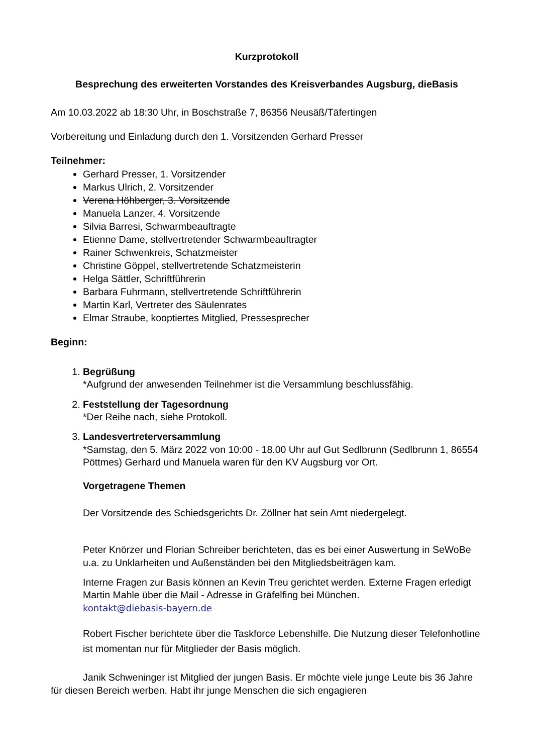Kurzprotokoll
Besprechung des erweiterten Vorstandes des Kreisverbandes Augsburg, dieBasis
Am 10.03.2022 ab 18:30 Uhr, in Boschstraße 7, 86356 Neusäß/Täfertingen
Vorbereitung und Einladung durch den 1. Vorsitzenden Gerhard Presser
Teilnehmer:
Gerhard Presser, 1. Vorsitzender
Markus Ulrich, 2. Vorsitzender
Verena Höhberger, 3. Vorsitzende
Manuela Lanzer, 4. Vorsitzende
Silvia Barresi, Schwarmbeauftragte
Etienne Dame, stellvertretender Schwarmbeauftragter
Rainer Schwenkreis, Schatzmeister
Christine Göppel, stellvertretende Schatzmeisterin
Helga Sättler, Schriftführerin
Barbara Fuhrmann, stellvertretende Schriftführerin
Martin Karl, Vertreter des Säulenrates
Elmar Straube, kooptiertes Mitglied, Pressesprecher
Beginn:
1. Begrüßung
*Aufgrund der anwesenden Teilnehmer ist die Versammlung beschlussfähig.
2. Feststellung der Tagesordnung
*Der Reihe nach, siehe Protokoll.
3. Landesvertreterversammlung
*Samstag, den 5. März 2022 von 10:00 - 18.00 Uhr auf Gut Sedlbrunn (Sedlbrunn 1, 86554 Pöttmes) Gerhard und Manuela waren für den KV Augsburg vor Ort.
Vorgetragene Themen
Der Vorsitzende des Schiedsgerichts Dr. Zöllner hat sein Amt niedergelegt.
Peter Knörzer und Florian Schreiber berichteten, das es bei einer Auswertung in SeWoBe u.a. zu Unklarheiten und Außenständen bei den Mitgliedsbeiträgen kam.
Interne Fragen zur Basis können an Kevin Treu gerichtet werden. Externe Fragen erledigt Martin Mahle über die Mail - Adresse in Gräfelfing bei München.
kontakt@diebasis-bayern.de
Robert Fischer berichtete über die Taskforce Lebenshilfe. Die Nutzung dieser Telefonhotline ist momentan nur für Mitglieder der Basis möglich.
Janik Schweninger ist Mitglied der jungen Basis. Er möchte viele junge Leute bis 36 Jahre für diesen Bereich werben. Habt ihr junge Menschen die sich engagieren